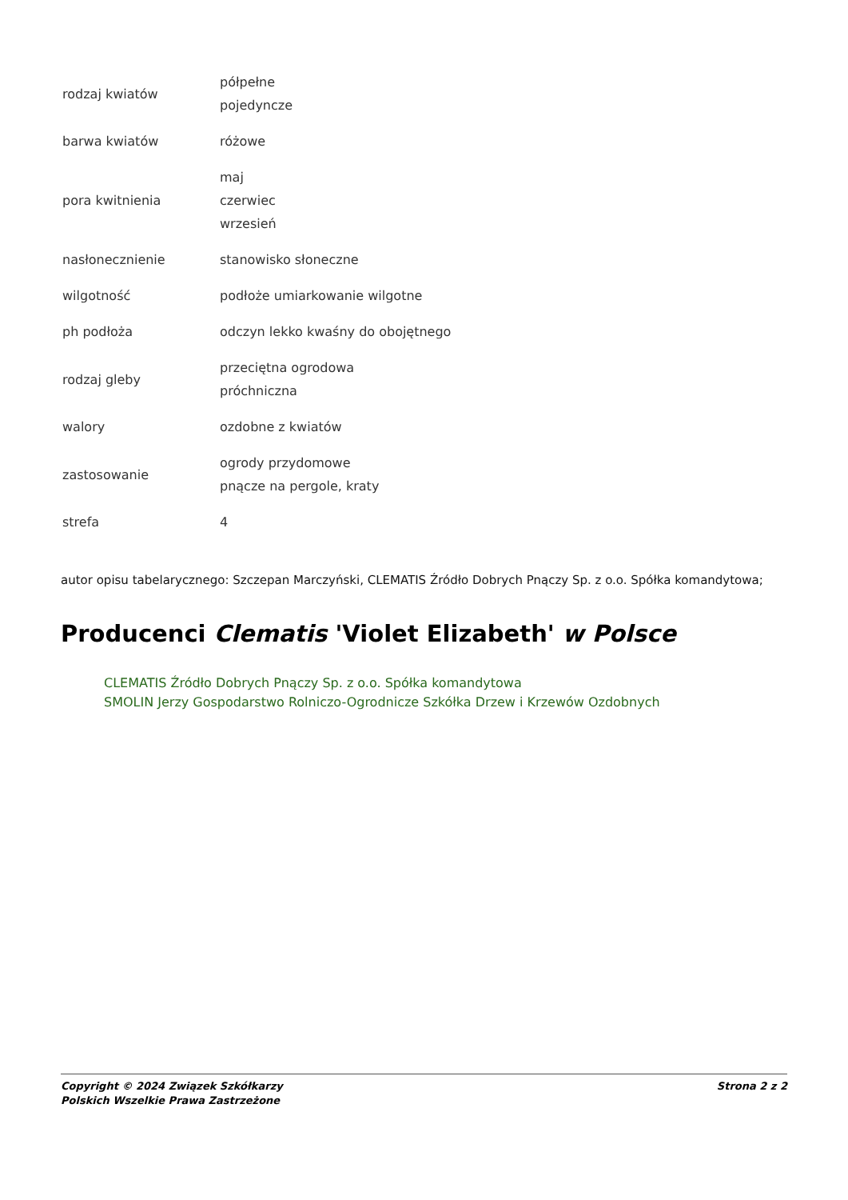| rodzaj kwiatów | półpełne pojedyncze |
| barwa kwiatów | różowe |
| pora kwitnienia | maj czerwiec wrzesień |
| nasłonecznienie | stanowisko słoneczne |
| wilgotność | podłoże umiarkowanie wilgotne |
| ph podłoża | odczyn lekko kwaśny do obojętnego |
| rodzaj gleby | przeciętna ogrodowa próchniczna |
| walory | ozdobne z kwiatów |
| zastosowanie | ogrody przydomowe pnącze na pergole, kraty |
| strefa | 4 |
autor opisu tabelarycznego: Szczepan Marczyński, CLEMATIS Źródło Dobrych Pnączy Sp. z o.o. Spółka komandytowa;
Producenci Clematis 'Violet Elizabeth' w Polsce
CLEMATIS Źródło Dobrych Pnączy Sp. z o.o. Spółka komandytowa
SMOLIN Jerzy Gospodarstwo Rolniczo-Ogrodnicze Szkółka Drzew i Krzewów Ozdobnych
Copyright © 2024 Związek Szkółkarzy
Polskich Wszelkie Prawa Zastrzeżone
Strona 2 z 2